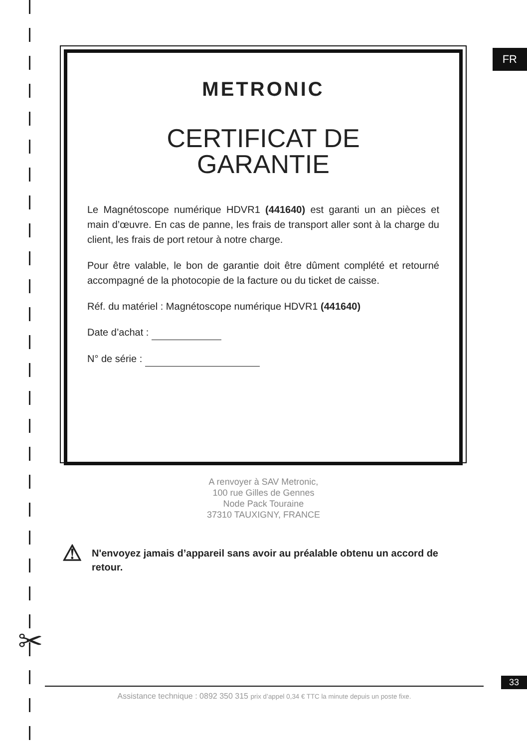FR
METRONIC
CERTIFICAT DE
GARANTIE
Le Magnétoscope numérique HDVR1 (441640) est garanti un an pièces et main d’œuvre. En cas de panne, les frais de transport aller sont à la charge du client, les frais de port retour à notre charge.
Pour être valable, le bon de garantie doit être dûment complété et retourné accompagné de la photocopie de la facture ou du ticket de caisse.
Réf. du matériel : Magnétoscope numérique HDVR1 (441640)
Date d’achat :
N° de série :
A renvoyer à SAV Metronic,
100 rue Gilles de Gennes
Node Pack Touraine
37310 TAUXIGNY, FRANCE
⚠
N'envoyez jamais d’appareil sans avoir au préalable obtenu un accord de retour.
✂
33
Assistance technique : 0892 350 315 prix d’appel 0,34 € TTC la minute depuis un poste fixe.